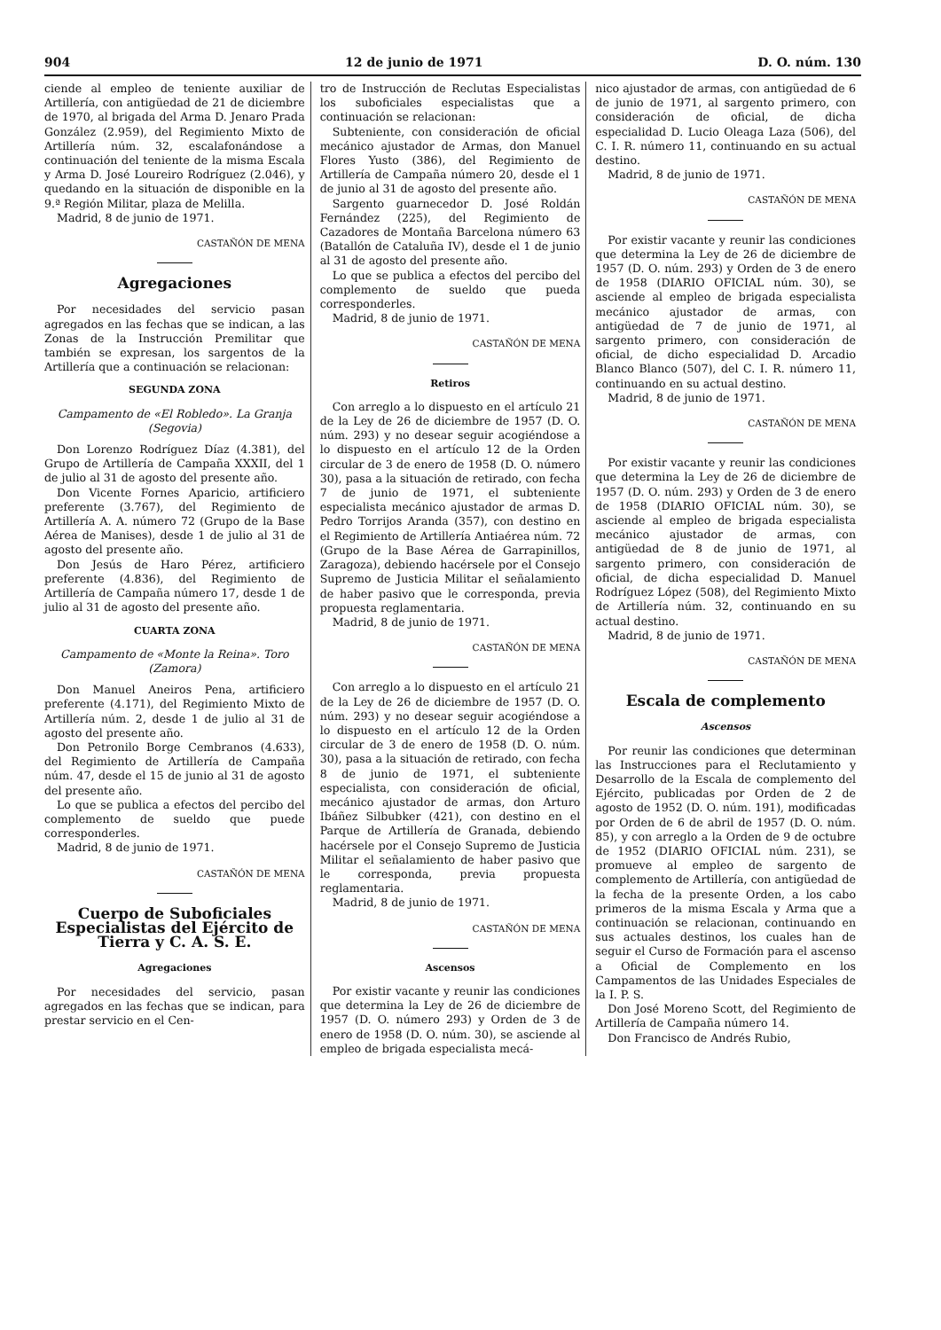904 12 de junio de 1971 D. O. núm. 130
ciende al empleo de teniente auxiliar de Artillería, con antigüedad de 21 de diciembre de 1970, al brigada del Arma D. Jenaro Prada González (2.959), del Regimiento Mixto de Artillería núm. 32, escalafonándose a continuación del teniente de la misma Escala y Arma D. José Loureiro Rodríguez (2.046), y quedando en la situación de disponible en la 9.ª Región Militar, plaza de Melilla.
Madrid, 8 de junio de 1971.
CASTAÑÓN DE MENA
Agregaciones
Por necesidades del servicio pasan agregados en las fechas que se indican, a las Zonas de la Instrucción Premilitar que también se expresan, los sargentos de la Artillería que a continuación se relacionan:
SEGUNDA ZONA
Campamento de «El Robledo». La Granja (Segovia)
Don Lorenzo Rodríguez Díaz (4.381), del Grupo de Artillería de Campaña XXXII, del 1 de julio al 31 de agosto del presente año.
Don Vicente Fornes Aparicio, artificiero preferente (3.767), del Regimiento de Artillería A. A. número 72 (Grupo de la Base Aérea de Manises), desde 1 de julio al 31 de agosto del presente año.
Don Jesús de Haro Pérez, artificiero preferente (4.836), del Regimiento de Artillería de Campaña número 17, desde 1 de julio al 31 de agosto del presente año.
CUARTA ZONA
Campamento de «Monte la Reina». Toro (Zamora)
Don Manuel Aneiros Pena, artificiero preferente (4.171), del Regimiento Mixto de Artillería núm. 2, desde 1 de julio al 31 de agosto del presente año.
Don Petronilo Borge Cembranos (4.633), del Regimiento de Artillería de Campaña núm. 47, desde el 15 de junio al 31 de agosto del presente año.
Lo que se publica a efectos del percibo del complemento de sueldo que puede corresponderles.
Madrid, 8 de junio de 1971.
CASTAÑÓN DE MENA
Cuerpo de Suboficiales Especialistas del Ejército de Tierra y C. A. S. E.
Agregaciones
Por necesidades del servicio, pasan agregados en las fechas que se indican, para prestar servicio en el Cen-
tro de Instrucción de Reclutas Especialistas los suboficiales especialistas que a continuación se relacionan:
Subteniente, con consideración de oficial mecánico ajustador de Armas, don Manuel Flores Yusto (386), del Regimiento de Artillería de Campaña número 20, desde el 1 de junio al 31 de agosto del presente año.
Sargento guarnecedor D. José Roldán Fernández (225), del Regimiento de Cazadores de Montaña Barcelona número 63 (Batallón de Cataluña IV), desde el 1 de junio al 31 de agosto del presente año.
Lo que se publica a efectos del percibo del complemento de sueldo que pueda corresponderles.
Madrid, 8 de junio de 1971.
CASTAÑÓN DE MENA
Retiros
Con arreglo a lo dispuesto en el artículo 21 de la Ley de 26 de diciembre de 1957 (D. O. núm. 293) y no desear seguir acogiéndose a lo dispuesto en el artículo 12 de la Orden circular de 3 de enero de 1958 (D. O. número 30), pasa a la situación de retirado, con fecha 7 de junio de 1971, el subteniente especialista mecánico ajustador de armas D. Pedro Torrijos Aranda (357), con destino en el Regimiento de Artillería Antiaérea núm. 72 (Grupo de la Base Aérea de Garrapinillos, Zaragoza), debiendo hacérsele por el Consejo Supremo de Justicia Militar el señalamiento de haber pasivo que le corresponda, previa propuesta reglamentaria.
Madrid, 8 de junio de 1971.
CASTAÑÓN DE MENA
Con arreglo a lo dispuesto en el artículo 21 de la Ley de 26 de diciembre de 1957 (D. O. núm. 293) y no desear seguir acogiéndose a lo dispuesto en el artículo 12 de la Orden circular de 3 de enero de 1958 (D. O. núm. 30), pasa a la situación de retirado, con fecha 8 de junio de 1971, el subteniente especialista, con consideración de oficial, mecánico ajustador de armas, don Arturo Ibáñez Silbubker (421), con destino en el Parque de Artillería de Granada, debiendo hacérsele por el Consejo Supremo de Justicia Militar el señalamiento de haber pasivo que le corresponda, previa propuesta reglamentaria.
Madrid, 8 de junio de 1971.
CASTAÑÓN DE MENA
Ascensos
Por existir vacante y reunir las condiciones que determina la Ley de 26 de diciembre de 1957 (D. O. número 293) y Orden de 3 de enero de 1958 (D. O. núm. 30), se asciende al empleo de brigada especialista mecá-
nico ajustador de armas, con antigüedad de 6 de junio de 1971, al sargento primero, con consideración de oficial, de dicha especialidad D. Lucio Oleaga Laza (506), del C. I. R. número 11, continuando en su actual destino.
Madrid, 8 de junio de 1971.
CASTAÑÓN DE MENA
Por existir vacante y reunir las condiciones que determina la Ley de 26 de diciembre de 1957 (D. O. núm. 293) y Orden de 3 de enero de 1958 (DIARIO OFICIAL núm. 30), se asciende al empleo de brigada especialista mecánico ajustador de armas, con antigüedad de 7 de junio de 1971, al sargento primero, con consideración de oficial, de dicho especialidad D. Arcadio Blanco Blanco (507), del C. I. R. número 11, continuando en su actual destino.
Madrid, 8 de junio de 1971.
CASTAÑÓN DE MENA
Por existir vacante y reunir las condiciones que determina la Ley de 26 de diciembre de 1957 (D. O. núm. 293) y Orden de 3 de enero de 1958 (DIARIO OFICIAL núm. 30), se asciende al empleo de brigada especialista mecánico ajustador de armas, con antigüedad de 8 de junio de 1971, al sargento primero, con consideración de oficial, de dicha especialidad D. Manuel Rodríguez López (508), del Regimiento Mixto de Artillería núm. 32, continuando en su actual destino.
Madrid, 8 de junio de 1971.
CASTAÑÓN DE MENA
Escala de complemento
Ascensos
Por reunir las condiciones que determinan las Instrucciones para el Reclutamiento y Desarrollo de la Escala de complemento del Ejército, publicadas por Orden de 2 de agosto de 1952 (D. O. núm. 191), modificadas por Orden de 6 de abril de 1957 (D. O. núm. 85), y con arreglo a la Orden de 9 de octubre de 1952 (DIARIO OFICIAL núm. 231), se promueve al empleo de sargento de complemento de Artillería, con antigüedad de la fecha de la presente Orden, a los cabo primeros de la misma Escala y Arma que a continuación se relacionan, continuando en sus actuales destinos, los cuales han de seguir el Curso de Formación para el ascenso a Oficial de Complemento en los Campamentos de las Unidades Especiales de la I. P. S.
Don José Moreno Scott, del Regimiento de Artillería de Campaña número 14.
Don Francisco de Andrés Rubio,